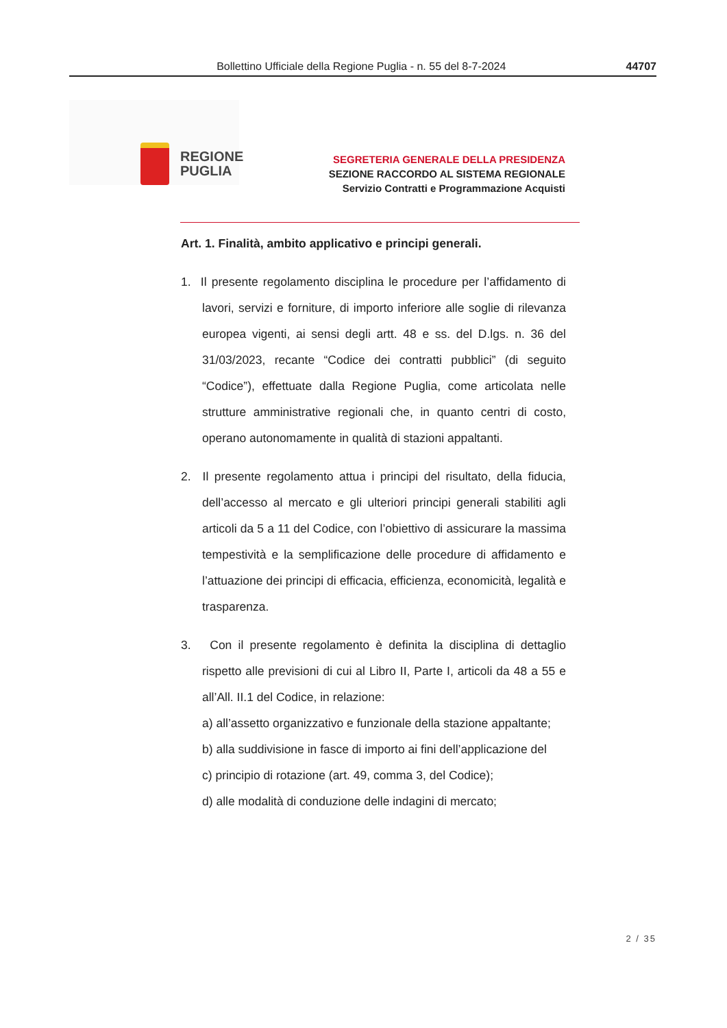Bollettino Ufficiale della Regione Puglia - n. 55 del 8-7-2024 44707
REGIONE
PUGLIA
SEGRETERIA GENERALE DELLA PRESIDENZA
SEZIONE RACCORDO AL SISTEMA REGIONALE
Servizio Contratti e Programmazione Acquisti
Art. 1. Finalità, ambito applicativo e principi generali.
1. Il presente regolamento disciplina le procedure per l’affidamento di lavori, servizi e forniture, di importo inferiore alle soglie di rilevanza europea vigenti, ai sensi degli artt. 48 e ss. del D.lgs. n. 36 del 31/03/2023, recante “Codice dei contratti pubblici” (di seguito “Codice”), effettuate dalla Regione Puglia, come articolata nelle strutture amministrative regionali che, in quanto centri di costo, operano autonomamente in qualità di stazioni appaltanti.
2. Il presente regolamento attua i principi del risultato, della fiducia, dell’accesso al mercato e gli ulteriori principi generali stabiliti agli articoli da 5 a 11 del Codice, con l’obiettivo di assicurare la massima tempestività e la semplificazione delle procedure di affidamento e l’attuazione dei principi di efficacia, efficienza, economicità, legalità e trasparenza.
3. Con il presente regolamento è definita la disciplina di dettaglio rispetto alle previsioni di cui al Libro II, Parte I, articoli da 48 a 55 e all’All. II.1 del Codice, in relazione:
a) all’assetto organizzativo e funzionale della stazione appaltante;
b) alla suddivisione in fasce di importo ai fini dell’applicazione del
c) principio di rotazione (art. 49, comma 3, del Codice);
d) alle modalità di conduzione delle indagini di mercato;
2 / 35